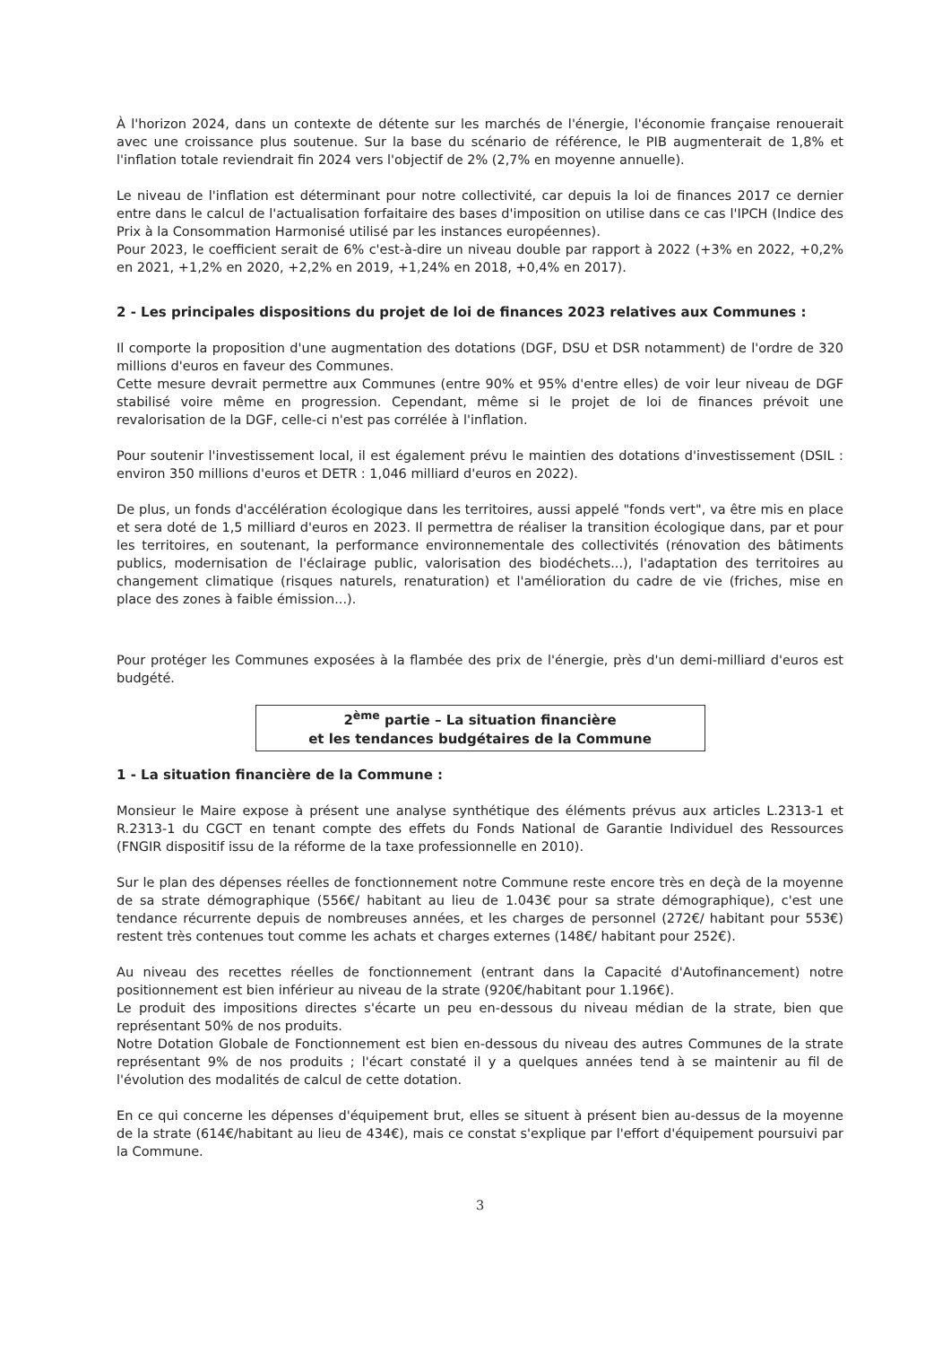À l'horizon 2024, dans un contexte de détente sur les marchés de l'énergie, l'économie française renouerait avec une croissance plus soutenue. Sur la base du scénario de référence, le PIB augmenterait de 1,8% et l'inflation totale reviendrait fin 2024 vers l'objectif de 2% (2,7% en moyenne annuelle).
Le niveau de l'inflation est déterminant pour notre collectivité, car depuis la loi de finances 2017 ce dernier entre dans le calcul de l'actualisation forfaitaire des bases d'imposition on utilise dans ce cas l'IPCH (Indice des Prix à la Consommation Harmonisé utilisé par les instances européennes).
Pour 2023, le coefficient serait de 6% c'est-à-dire un niveau double par rapport à 2022 (+3% en 2022, +0,2% en 2021, +1,2% en 2020, +2,2% en 2019, +1,24% en 2018, +0,4% en 2017).
2 - Les principales dispositions du projet de loi de finances 2023 relatives aux Communes :
Il comporte la proposition d'une augmentation des dotations (DGF, DSU et DSR notamment) de l'ordre de 320 millions d'euros en faveur des Communes.
Cette mesure devrait permettre aux Communes (entre 90% et 95% d'entre elles) de voir leur niveau de DGF stabilisé voire même en progression. Cependant, même si le projet de loi de finances prévoit une revalorisation de la DGF, celle-ci n'est pas corrélée à l'inflation.
Pour soutenir l'investissement local, il est également prévu le maintien des dotations d'investissement (DSIL : environ 350 millions d'euros et DETR : 1,046 milliard d'euros en 2022).
De plus, un fonds d'accélération écologique dans les territoires, aussi appelé "fonds vert", va être mis en place et sera doté de 1,5 milliard d'euros en 2023. Il permettra de réaliser la transition écologique dans, par et pour les territoires, en soutenant, la performance environnementale des collectivités (rénovation des bâtiments publics, modernisation de l'éclairage public, valorisation des biodéchets...), l'adaptation des territoires au changement climatique (risques naturels, renaturation) et l'amélioration du cadre de vie (friches, mise en place des zones à faible émission...).
Pour protéger les Communes exposées à la flambée des prix de l'énergie, près d'un demi-milliard d'euros est budgété.
2<sup>ème</sup> partie – La situation financière
et les tendances budgétaires de la Commune
1 - La situation financière de la Commune :
Monsieur le Maire expose à présent une analyse synthétique des éléments prévus aux articles L.2313-1 et R.2313-1 du CGCT en tenant compte des effets du Fonds National de Garantie Individuel des Ressources (FNGIR dispositif issu de la réforme de la taxe professionnelle en 2010).
Sur le plan des dépenses réelles de fonctionnement notre Commune reste encore très en deçà de la moyenne de sa strate démographique (556€/ habitant au lieu de 1.043€ pour sa strate démographique), c'est une tendance récurrente depuis de nombreuses années, et les charges de personnel (272€/ habitant pour 553€) restent très contenues tout comme les achats et charges externes (148€/ habitant pour 252€).
Au niveau des recettes réelles de fonctionnement (entrant dans la Capacité d'Autofinancement) notre positionnement est bien inférieur au niveau de la strate (920€/habitant pour 1.196€).
Le produit des impositions directes s'écarte un peu en-dessous du niveau médian de la strate, bien que représentant 50% de nos produits.
Notre Dotation Globale de Fonctionnement est bien en-dessous du niveau des autres Communes de la strate représentant 9% de nos produits ; l'écart constaté il y a quelques années tend à se maintenir au fil de l'évolution des modalités de calcul de cette dotation.
En ce qui concerne les dépenses d'équipement brut, elles se situent à présent bien au-dessus de la moyenne de la strate (614€/habitant au lieu de 434€), mais ce constat s'explique par l'effort d'équipement poursuivi par la Commune.
3